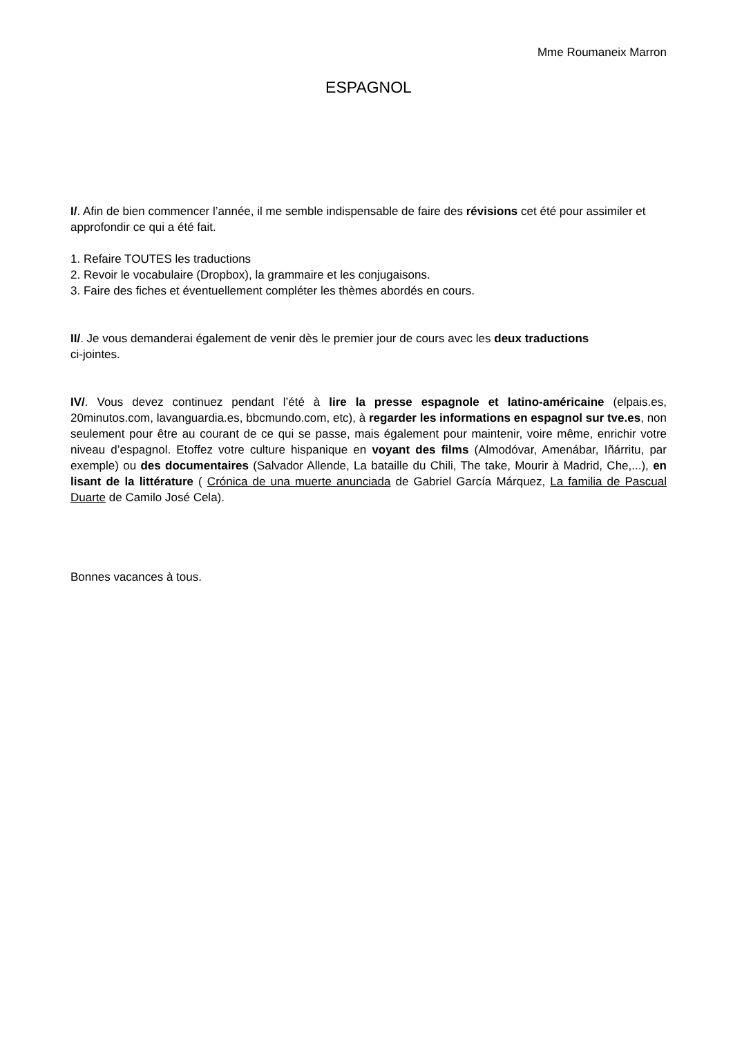Mme Roumaneix Marron
ESPAGNOL
I/. Afin de bien commencer l’année, il me semble indispensable de faire des révisions cet été pour assimiler et approfondir ce qui a été fait.
1. Refaire TOUTES les traductions
2. Revoir le vocabulaire (Dropbox), la grammaire et les conjugaisons.
3. Faire des fiches et éventuellement compléter les thèmes abordés en cours.
II/. Je vous demanderai également de venir dès le premier jour de cours avec les deux traductions ci-jointes.
IV/. Vous devez continuez pendant l’été à lire la presse espagnole et latino-américaine (elpais.es, 20minutos.com, lavanguardia.es, bbcmundo.com, etc), à regarder les informations en espagnol sur tve.es, non seulement pour être au courant de ce qui se passe, mais également pour maintenir, voire même, enrichir votre niveau d’espagnol. Etoffez votre culture hispanique en voyant des films (Almodóvar, Amenábar, Iñárritu, par exemple) ou des documentaires (Salvador Allende, La bataille du Chili, The take, Mourir à Madrid, Che,...), en lisant de la littérature ( Crónica de una muerte anunciada de Gabriel García Márquez, La familia de Pascual Duarte de Camilo José Cela).
Bonnes vacances à tous.